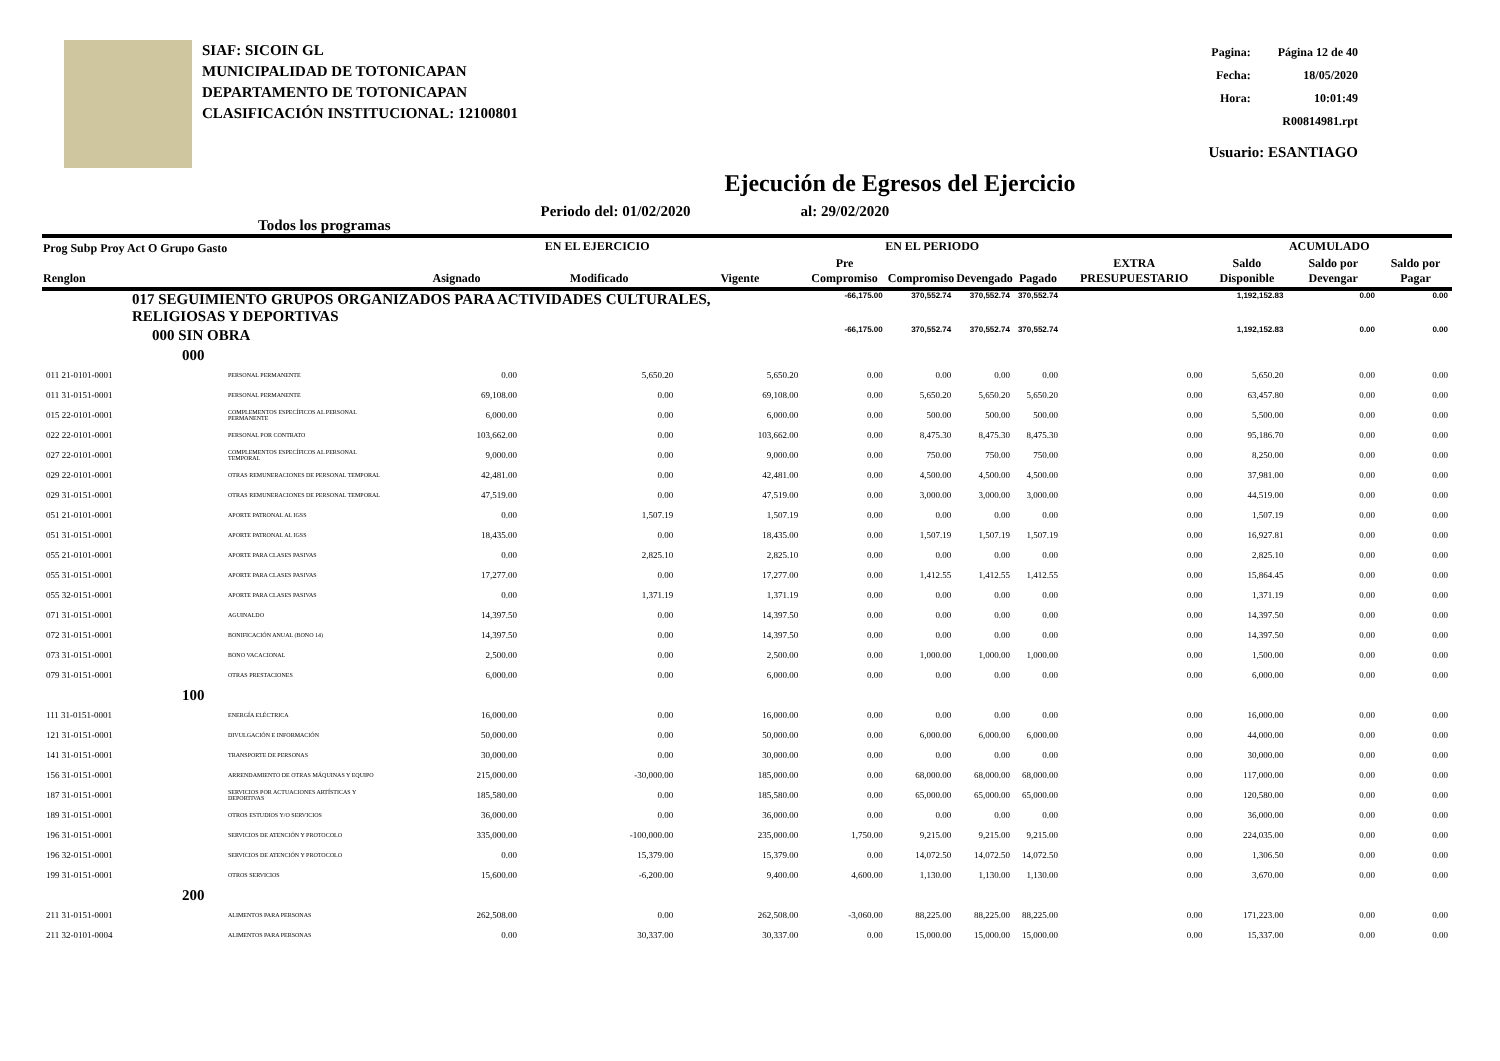SIAF: SICOIN GL
MUNICIPALIDAD DE TOTONICAPAN
DEPARTAMENTO DE TOTONICAPAN
CLASIFICACIÓN INSTITUCIONAL: 12100801
| Pagina: | Página 12 de 40 |
| Fecha: | 18/05/2020 |
| Hora: | 10:01:49 |
| R00814981.rpt | |
| Usuario: ESANTIAGO | |
Ejecución de Egresos del Ejercicio
Todos los programas Periodo del: 01/02/2020 al: 29/02/2020
| Prog Subp Proy Act O Grupo Gasto Renglon | | EN EL EJERCICIO | | | EN EL PERIODO | | | | EXTRA PRESUPUESTARIO | ACUMULADO | | |
| --- | --- | --- | --- | --- | --- | --- | --- | --- | --- | --- | --- | --- |
| | | Asignado | Modificado | Vigente | Pre Compromiso | Compromiso | Devengado | Pagado | | Saldo Disponible | Saldo por Devengar | Saldo por Pagar |
| 017 SEGUIMIENTO GRUPOS ORGANIZADOS PARA ACTIVIDADES CULTURALES, RELIGIOSAS Y DEPORTIVAS | | | | | -66,175.00 | 370,552.74 | 370,552.74 | 370,552.74 | | 1,192,152.83 | 0.00 | 0.00 |
| 000 SIN OBRA | | | | | -66,175.00 | 370,552.74 | 370,552.74 | 370,552.74 | | 1,192,152.83 | 0.00 | 0.00 |
| 000 | | | | | | | | | | | | |
| 011 21-0101-0001 | PERSONAL PERMANENTE | 0.00 | 5,650.20 | 5,650.20 | 0.00 | 0.00 | 0.00 | 0.00 | 0.00 | 5,650.20 | 0.00 | 0.00 |
| 011 31-0151-0001 | PERSONAL PERMANENTE | 69,108.00 | 0.00 | 69,108.00 | 0.00 | 5,650.20 | 5,650.20 | 5,650.20 | 0.00 | 63,457.80 | 0.00 | 0.00 |
| 015 22-0101-0001 | COMPLEMENTOS ESPECÍFICOS AL PERSONAL PERMANENTE | 6,000.00 | 0.00 | 6,000.00 | 0.00 | 500.00 | 500.00 | 500.00 | 0.00 | 5,500.00 | 0.00 | 0.00 |
| 022 22-0101-0001 | PERSONAL POR CONTRATO | 103,662.00 | 0.00 | 103,662.00 | 0.00 | 8,475.30 | 8,475.30 | 8,475.30 | 0.00 | 95,186.70 | 0.00 | 0.00 |
| 027 22-0101-0001 | COMPLEMENTOS ESPECÍFICOS AL PERSONAL TEMPORAL | 9,000.00 | 0.00 | 9,000.00 | 0.00 | 750.00 | 750.00 | 750.00 | 0.00 | 8,250.00 | 0.00 | 0.00 |
| 029 22-0101-0001 | OTRAS REMUNERACIONES DE PERSONAL TEMPORAL | 42,481.00 | 0.00 | 42,481.00 | 0.00 | 4,500.00 | 4,500.00 | 4,500.00 | 0.00 | 37,981.00 | 0.00 | 0.00 |
| 029 31-0151-0001 | OTRAS REMUNERACIONES DE PERSONAL TEMPORAL | 47,519.00 | 0.00 | 47,519.00 | 0.00 | 3,000.00 | 3,000.00 | 3,000.00 | 0.00 | 44,519.00 | 0.00 | 0.00 |
| 051 21-0101-0001 | APORTE PATRONAL AL IGSS | 0.00 | 1,507.19 | 1,507.19 | 0.00 | 0.00 | 0.00 | 0.00 | 0.00 | 1,507.19 | 0.00 | 0.00 |
| 051 31-0151-0001 | APORTE PATRONAL AL IGSS | 18,435.00 | 0.00 | 18,435.00 | 0.00 | 1,507.19 | 1,507.19 | 1,507.19 | 0.00 | 16,927.81 | 0.00 | 0.00 |
| 055 21-0101-0001 | APORTE PARA CLASES PASIVAS | 0.00 | 2,825.10 | 2,825.10 | 0.00 | 0.00 | 0.00 | 0.00 | 0.00 | 2,825.10 | 0.00 | 0.00 |
| 055 31-0151-0001 | APORTE PARA CLASES PASIVAS | 17,277.00 | 0.00 | 17,277.00 | 0.00 | 1,412.55 | 1,412.55 | 1,412.55 | 0.00 | 15,864.45 | 0.00 | 0.00 |
| 055 32-0151-0001 | APORTE PARA CLASES PASIVAS | 0.00 | 1,371.19 | 1,371.19 | 0.00 | 0.00 | 0.00 | 0.00 | 0.00 | 1,371.19 | 0.00 | 0.00 |
| 071 31-0151-0001 | AGUINALDO | 14,397.50 | 0.00 | 14,397.50 | 0.00 | 0.00 | 0.00 | 0.00 | 0.00 | 14,397.50 | 0.00 | 0.00 |
| 072 31-0151-0001 | BONIFICACIÓN ANUAL (BONO 14) | 14,397.50 | 0.00 | 14,397.50 | 0.00 | 0.00 | 0.00 | 0.00 | 0.00 | 14,397.50 | 0.00 | 0.00 |
| 073 31-0151-0001 | BONO VACACIONAL | 2,500.00 | 0.00 | 2,500.00 | 0.00 | 1,000.00 | 1,000.00 | 1,000.00 | 0.00 | 1,500.00 | 0.00 | 0.00 |
| 079 31-0151-0001 | OTRAS PRESTACIONES | 6,000.00 | 0.00 | 6,000.00 | 0.00 | 0.00 | 0.00 | 0.00 | 0.00 | 6,000.00 | 0.00 | 0.00 |
| 100 | | | | | | | | | | | | |
| 111 31-0151-0001 | ENERGÍA ELÉCTRICA | 16,000.00 | 0.00 | 16,000.00 | 0.00 | 0.00 | 0.00 | 0.00 | 0.00 | 16,000.00 | 0.00 | 0.00 |
| 121 31-0151-0001 | DIVULGACIÓN E INFORMACIÓN | 50,000.00 | 0.00 | 50,000.00 | 0.00 | 6,000.00 | 6,000.00 | 6,000.00 | 0.00 | 44,000.00 | 0.00 | 0.00 |
| 141 31-0151-0001 | TRANSPORTE DE PERSONAS | 30,000.00 | 0.00 | 30,000.00 | 0.00 | 0.00 | 0.00 | 0.00 | 0.00 | 30,000.00 | 0.00 | 0.00 |
| 156 31-0151-0001 | ARRENDAMIENTO DE OTRAS MÁQUINAS Y EQUIPO | 215,000.00 | -30,000.00 | 185,000.00 | 0.00 | 68,000.00 | 68,000.00 | 68,000.00 | 0.00 | 117,000.00 | 0.00 | 0.00 |
| 187 31-0151-0001 | SERVICIOS POR ACTUACIONES ARTÍSTICAS Y DEPORTIVAS | 185,580.00 | 0.00 | 185,580.00 | 0.00 | 65,000.00 | 65,000.00 | 65,000.00 | 0.00 | 120,580.00 | 0.00 | 0.00 |
| 189 31-0151-0001 | OTROS ESTUDIOS Y/O SERVICIOS | 36,000.00 | 0.00 | 36,000.00 | 0.00 | 0.00 | 0.00 | 0.00 | 0.00 | 36,000.00 | 0.00 | 0.00 |
| 196 31-0151-0001 | SERVICIOS DE ATENCIÓN Y PROTOCOLO | 335,000.00 | -100,000.00 | 235,000.00 | 1,750.00 | 9,215.00 | 9,215.00 | 9,215.00 | 0.00 | 224,035.00 | 0.00 | 0.00 |
| 196 32-0151-0001 | SERVICIOS DE ATENCIÓN Y PROTOCOLO | 0.00 | 15,379.00 | 15,379.00 | 0.00 | 14,072.50 | 14,072.50 | 14,072.50 | 0.00 | 1,306.50 | 0.00 | 0.00 |
| 199 31-0151-0001 | OTROS SERVICIOS | 15,600.00 | -6,200.00 | 9,400.00 | 4,600.00 | 1,130.00 | 1,130.00 | 1,130.00 | 0.00 | 3,670.00 | 0.00 | 0.00 |
| 200 | | | | | | | | | | | | |
| 211 31-0151-0001 | ALIMENTOS PARA PERSONAS | 262,508.00 | 0.00 | 262,508.00 | -3,060.00 | 88,225.00 | 88,225.00 | 88,225.00 | 0.00 | 171,223.00 | 0.00 | 0.00 |
| 211 32-0101-0004 | ALIMENTOS PARA PERSONAS | 0.00 | 30,337.00 | 30,337.00 | 0.00 | 15,000.00 | 15,000.00 | 15,000.00 | 0.00 | 15,337.00 | 0.00 | 0.00 |